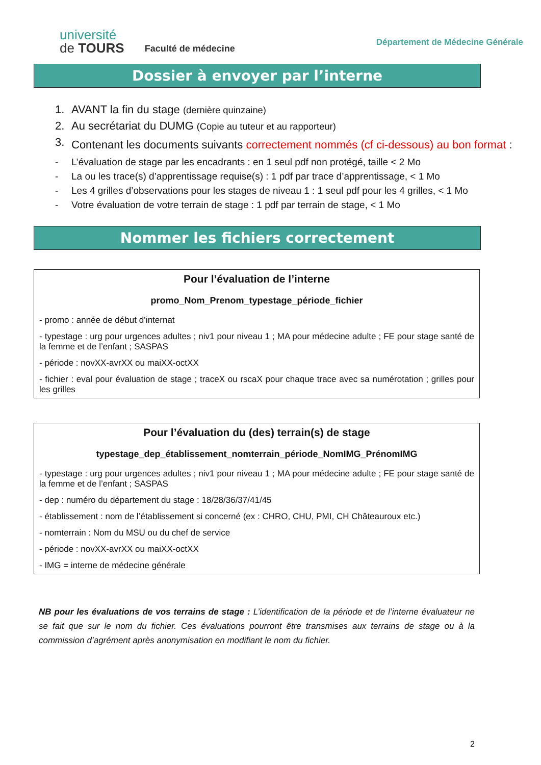université
de TOURS
Faculté de médecine
Département de Médecine Générale
Dossier à envoyer par l’interne
1. AVANT la fin du stage (dernière quinzaine)
2. Au secrétariat du DUMG (Copie au tuteur et au rapporteur)
3. Contenant les documents suivants correctement nommés (cf ci-dessous) au bon format :
- L’évaluation de stage par les encadrants : en 1 seul pdf non protégé, taille < 2 Mo
- La ou les trace(s) d’apprentissage requise(s) : 1 pdf par trace d’apprentissage, < 1 Mo
- Les 4 grilles d’observations pour les stages de niveau 1 : 1 seul pdf pour les 4 grilles, < 1 Mo
- Votre évaluation de votre terrain de stage : 1 pdf par terrain de stage, < 1 Mo
Nommer les fichiers correctement
Pour l’évaluation de l’interne
promo_Nom_Prenom_typestage_période_fichier
- promo : année de début d’internat
- typestage : urg pour urgences adultes ; niv1 pour niveau 1 ; MA pour médecine adulte ; FE pour stage santé de la femme et de l’enfant ; SASPAS
- période : novXX-avrXX ou maiXX-octXX
- fichier : eval pour évaluation de stage ; traceX ou rscaX pour chaque trace avec sa numérotation ; grilles pour les grilles
Pour l’évaluation du (des) terrain(s) de stage
typestage_dep_établissement_nomterrain_période_NomIMG_PrénomIMG
- typestage : urg pour urgences adultes ; niv1 pour niveau 1 ; MA pour médecine adulte ; FE pour stage santé de la femme et de l’enfant ; SASPAS
- dep : numéro du département du stage : 18/28/36/37/41/45
- établissement : nom de l’établissement si concerné (ex : CHRO, CHU, PMI, CH Châteauroux etc.)
- nomterrain : Nom du MSU ou du chef de service
- période : novXX-avrXX ou maiXX-octXX
- IMG = interne de médecine générale
NB pour les évaluations de vos terrains de stage : L’identification de la période et de l’interne évaluateur ne se fait que sur le nom du fichier. Ces évaluations pourront être transmises aux terrains de stage ou à la commission d’agrément après anonymisation en modifiant le nom du fichier.
2